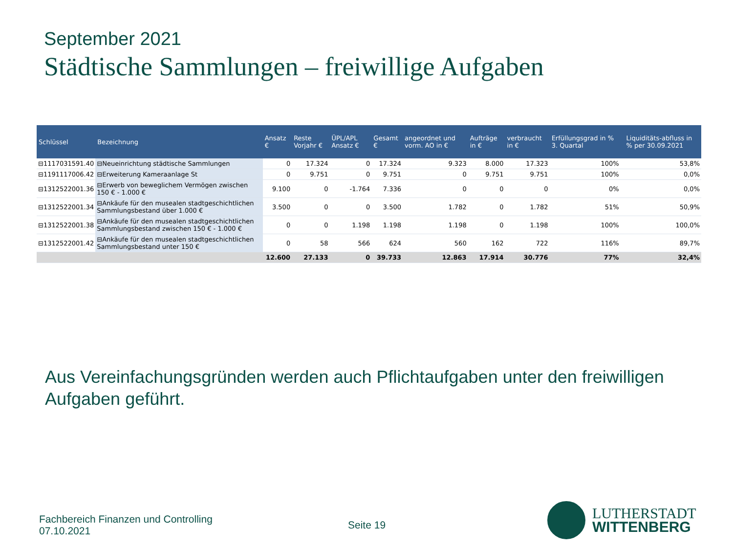September 2021
Städtische Sammlungen – freiwillige Aufgaben
| Schlüssel | Bezeichnung | Ansatz € | Reste Vorjahr € | ÜPL/APL Ansatz € | Gesamt € | angeordnet und vorm. AO in € | Aufträge in € | verbraucht in € | Erfüllungsgrad in % 3. Quartal | | Liquiditäts-abfluss in % per 30.09.2021 |
| --- | --- | --- | --- | --- | --- | --- | --- | --- | --- | --- | --- |
| ⊟1117031591.40 | ⊟Neueinrichtung städtische Sammlungen | 0 | 17.324 | 0 | 17.324 | 9.323 | 8.000 | 17.323 | 100% | | 53,8% |
| ⊟1191117006.42 | ⊟Erweiterung Kameraanlage St | 0 | 9.751 | 0 | 9.751 | 0 | 9.751 | 9.751 | 100% | | 0,0% |
| ⊟1312522001.36 | ⊟Erwerb von beweglichem Vermögen zwischen 150 € - 1.000 € | 9.100 | 0 | -1.764 | 7.336 | 0 | 0 | 0 | 0% | | 0,0% |
| ⊟1312522001.34 | ⊟Ankäufe für den musealen stadtgeschichtlichen Sammlungsbestand über 1.000 € | 3.500 | 0 | 0 | 3.500 | 1.782 | 0 | 1.782 | 51% | | 50,9% |
| ⊟1312522001.38 | ⊟Ankäufe für den musealen stadtgeschichtlichen Sammlungsbestand zwischen 150 € - 1.000 € | 0 | 0 | 1.198 | 1.198 | 1.198 | 0 | 1.198 | 100% | | 100,0% |
| ⊟1312522001.42 | ⊟Ankäufe für den musealen stadtgeschichtlichen Sammlungsbestand unter 150 € | 0 | 58 | 566 | 624 | 560 | 162 | 722 | 116% | | 89,7% |
| | | 12.600 | 27.133 | 0 | 39.733 | 12.863 | 17.914 | 30.776 | 77% | | 32,4% |
Aus Vereinfachungsgründen werden auch Pflichtaufgaben unter den freiwilligen Aufgaben geführt.
Fachbereich Finanzen und Controlling
07.10.2021
Seite 19
LUTHERSTADT
WITTENBERG